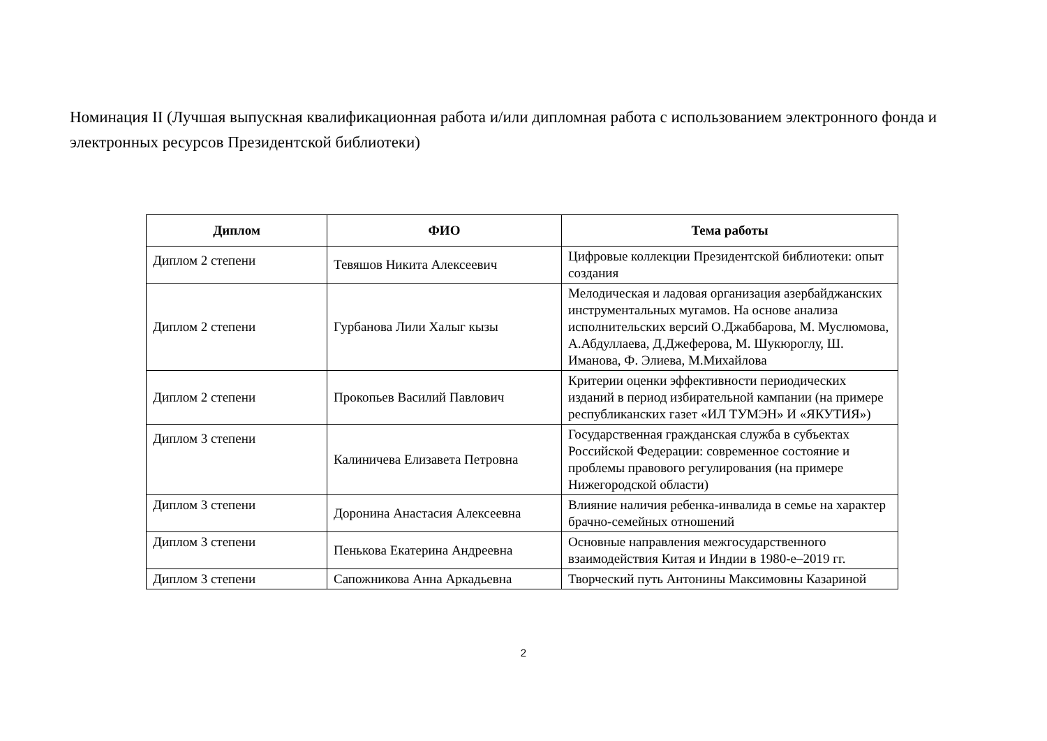Номинация II (Лучшая выпускная квалификационная работа и/или дипломная работа с использованием электронного фонда и электронных ресурсов Президентской библиотеки)
| Диплом | ФИО | Тема работы |
| --- | --- | --- |
| Диплом 2 степени | Тевяшов Никита Алексеевич | Цифровые коллекции Президентской библиотеки: опыт создания |
| Диплом 2 степени | Гурбанова Лили Халыг кызы | Мелодическая и ладовая организация азербайджанских инструментальных мугамов. На основе анализа исполнительских версий О.Джаббарова, М. Муслюмова, А.Абдуллаева, Д.Джеферова, М. Шукюроглу, Ш. Иманова, Ф. Элиева, М.Михайлова |
| Диплом 2 степени | Прокопьев Василий Павлович | Критерии оценки эффективности периодических изданий в период избирательной кампании (на примере республиканских газет «ИЛ ТУМЭН» И «ЯКУТИЯ») |
| Диплом 3 степени | Калиничева Елизавета Петровна | Государственная гражданская служба в субъектах Российской Федерации: современное состояние и проблемы правового регулирования (на примере Нижегородской области) |
| Диплом 3 степени | Доронина Анастасия Алексеевна | Влияние наличия ребенка-инвалида в семье на характер брачно-семейных отношений |
| Диплом 3 степени | Пенькова Екатерина Андреевна | Основные направления межгосударственного взаимодействия Китая и Индии в 1980-е–2019 гг. |
| Диплом 3 степени | Сапожникова Анна Аркадьевна | Творческий путь Антонины Максимовны Казариной |
2